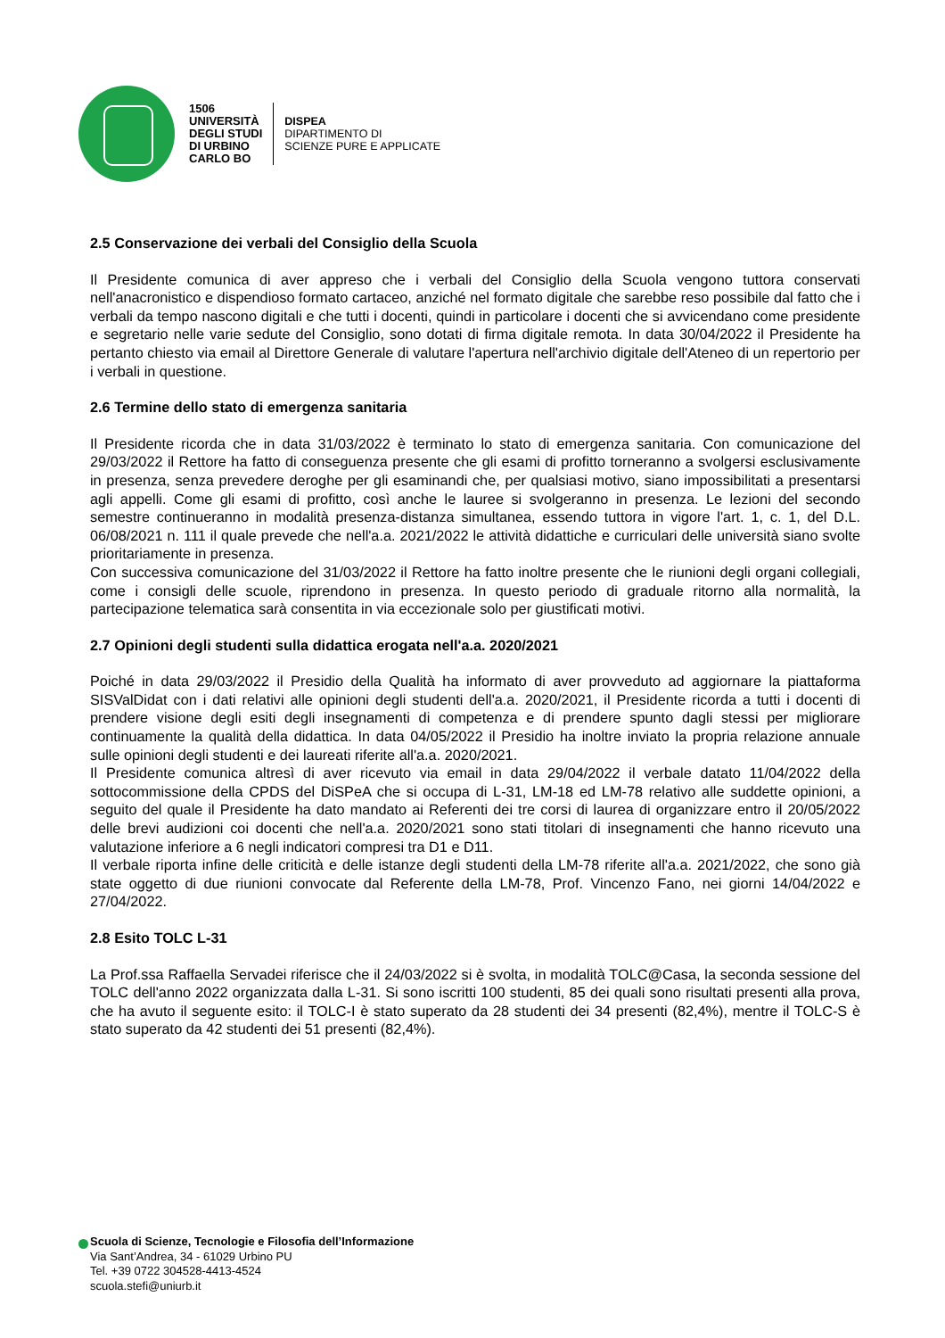1506
UNIVERSITÀ
DEGLI STUDI
DI URBINO
CARLO BO
DISPEA
DIPARTIMENTO DI
SCIENZE PURE E APPLICATE
2.5 Conservazione dei verbali del Consiglio della Scuola
Il Presidente comunica di aver appreso che i verbali del Consiglio della Scuola vengono tuttora conservati nell'anacronistico e dispendioso formato cartaceo, anziché nel formato digitale che sarebbe reso possibile dal fatto che i verbali da tempo nascono digitali e che tutti i docenti, quindi in particolare i docenti che si avvicendano come presidente e segretario nelle varie sedute del Consiglio, sono dotati di firma digitale remota. In data 30/04/2022 il Presidente ha pertanto chiesto via email al Direttore Generale di valutare l'apertura nell'archivio digitale dell'Ateneo di un repertorio per i verbali in questione.
2.6 Termine dello stato di emergenza sanitaria
Il Presidente ricorda che in data 31/03/2022 è terminato lo stato di emergenza sanitaria. Con comunicazione del 29/03/2022 il Rettore ha fatto di conseguenza presente che gli esami di profitto torneranno a svolgersi esclusivamente in presenza, senza prevedere deroghe per gli esaminandi che, per qualsiasi motivo, siano impossibilitati a presentarsi agli appelli. Come gli esami di profitto, così anche le lauree si svolgeranno in presenza. Le lezioni del secondo semestre continueranno in modalità presenza-distanza simultanea, essendo tuttora in vigore l'art. 1, c. 1, del D.L. 06/08/2021 n. 111 il quale prevede che nell'a.a. 2021/2022 le attività didattiche e curriculari delle università siano svolte prioritariamente in presenza.
Con successiva comunicazione del 31/03/2022 il Rettore ha fatto inoltre presente che le riunioni degli organi collegiali, come i consigli delle scuole, riprendono in presenza. In questo periodo di graduale ritorno alla normalità, la partecipazione telematica sarà consentita in via eccezionale solo per giustificati motivi.
2.7 Opinioni degli studenti sulla didattica erogata nell'a.a. 2020/2021
Poiché in data 29/03/2022 il Presidio della Qualità ha informato di aver provveduto ad aggiornare la piattaforma SISValDidat con i dati relativi alle opinioni degli studenti dell'a.a. 2020/2021, il Presidente ricorda a tutti i docenti di prendere visione degli esiti degli insegnamenti di competenza e di prendere spunto dagli stessi per migliorare continuamente la qualità della didattica. In data 04/05/2022 il Presidio ha inoltre inviato la propria relazione annuale sulle opinioni degli studenti e dei laureati riferite all'a.a. 2020/2021.
Il Presidente comunica altresì di aver ricevuto via email in data 29/04/2022 il verbale datato 11/04/2022 della sottocommissione della CPDS del DiSPeA che si occupa di L-31, LM-18 ed LM-78 relativo alle suddette opinioni, a seguito del quale il Presidente ha dato mandato ai Referenti dei tre corsi di laurea di organizzare entro il 20/05/2022 delle brevi audizioni coi docenti che nell'a.a. 2020/2021 sono stati titolari di insegnamenti che hanno ricevuto una valutazione inferiore a 6 negli indicatori compresi tra D1 e D11.
Il verbale riporta infine delle criticità e delle istanze degli studenti della LM-78 riferite all'a.a. 2021/2022, che sono già state oggetto di due riunioni convocate dal Referente della LM-78, Prof. Vincenzo Fano, nei giorni 14/04/2022 e 27/04/2022.
2.8 Esito TOLC L-31
La Prof.ssa Raffaella Servadei riferisce che il 24/03/2022 si è svolta, in modalità TOLC@Casa, la seconda sessione del TOLC dell'anno 2022 organizzata dalla L-31. Si sono iscritti 100 studenti, 85 dei quali sono risultati presenti alla prova, che ha avuto il seguente esito: il TOLC-I è stato superato da 28 studenti dei 34 presenti (82,4%), mentre il TOLC-S è stato superato da 42 studenti dei 51 presenti (82,4%).
Scuola di Scienze, Tecnologie e Filosofia dell’Informazione
Via Sant’Andrea, 34 - 61029 Urbino PU
Tel. +39 0722 304528-4413-4524
scuola.stefi@uniurb.it